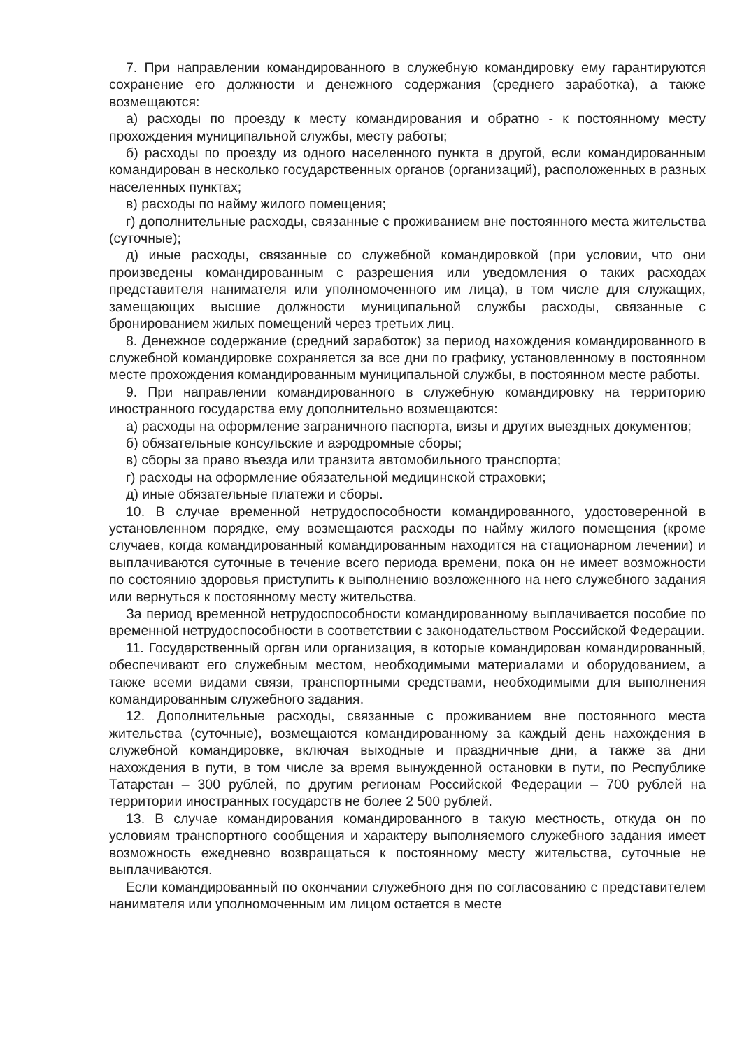7. При направлении командированного в служебную командировку ему гарантируются сохранение его должности и денежного содержания (среднего заработка), а также возмещаются:
а) расходы по проезду к месту командирования и обратно - к постоянному месту прохождения муниципальной службы, месту работы;
б) расходы по проезду из одного населенного пункта в другой, если командированным командирован в несколько государственных органов (организаций), расположенных в разных населенных пунктах;
в) расходы по найму жилого помещения;
г) дополнительные расходы, связанные с проживанием вне постоянного места жительства (суточные);
д) иные расходы, связанные со служебной командировкой (при условии, что они произведены командированным с разрешения или уведомления о таких расходах представителя нанимателя или уполномоченного им лица), в том числе для служащих, замещающих высшие должности муниципальной службы расходы, связанные с бронированием жилых помещений через третьих лиц.
8. Денежное содержание (средний заработок) за период нахождения командированного в служебной командировке сохраняется за все дни по графику, установленному в постоянном месте прохождения командированным муниципальной службы, в постоянном месте работы.
9. При направлении командированного в служебную командировку на территорию иностранного государства ему дополнительно возмещаются:
а) расходы на оформление заграничного паспорта, визы и других выездных документов;
б) обязательные консульские и аэродромные сборы;
в) сборы за право въезда или транзита автомобильного транспорта;
г) расходы на оформление обязательной медицинской страховки;
д) иные обязательные платежи и сборы.
10. В случае временной нетрудоспособности командированного, удостоверенной в установленном порядке, ему возмещаются расходы по найму жилого помещения (кроме случаев, когда командированный командированным находится на стационарном лечении) и выплачиваются суточные в течение всего периода времени, пока он не имеет возможности по состоянию здоровья приступить к выполнению возложенного на него служебного задания или вернуться к постоянному месту жительства.
За период временной нетрудоспособности командированному выплачивается пособие по временной нетрудоспособности в соответствии с законодательством Российской Федерации.
11. Государственный орган или организация, в которые командирован командированный, обеспечивают его служебным местом, необходимыми материалами и оборудованием, а также всеми видами связи, транспортными средствами, необходимыми для выполнения командированным служебного задания.
12. Дополнительные расходы, связанные с проживанием вне постоянного места жительства (суточные), возмещаются командированному за каждый день нахождения в служебной командировке, включая выходные и праздничные дни, а также за дни нахождения в пути, в том числе за время вынужденной остановки в пути, по Республике Татарстан – 300 рублей, по другим регионам Российской Федерации – 700 рублей на территории иностранных государств не более 2 500 рублей.
13. В случае командирования командированного в такую местность, откуда он по условиям транспортного сообщения и характеру выполняемого служебного задания имеет возможность ежедневно возвращаться к постоянному месту жительства, суточные не выплачиваются.
Если командированный по окончании служебного дня по согласованию с представителем нанимателя или уполномоченным им лицом остается в месте